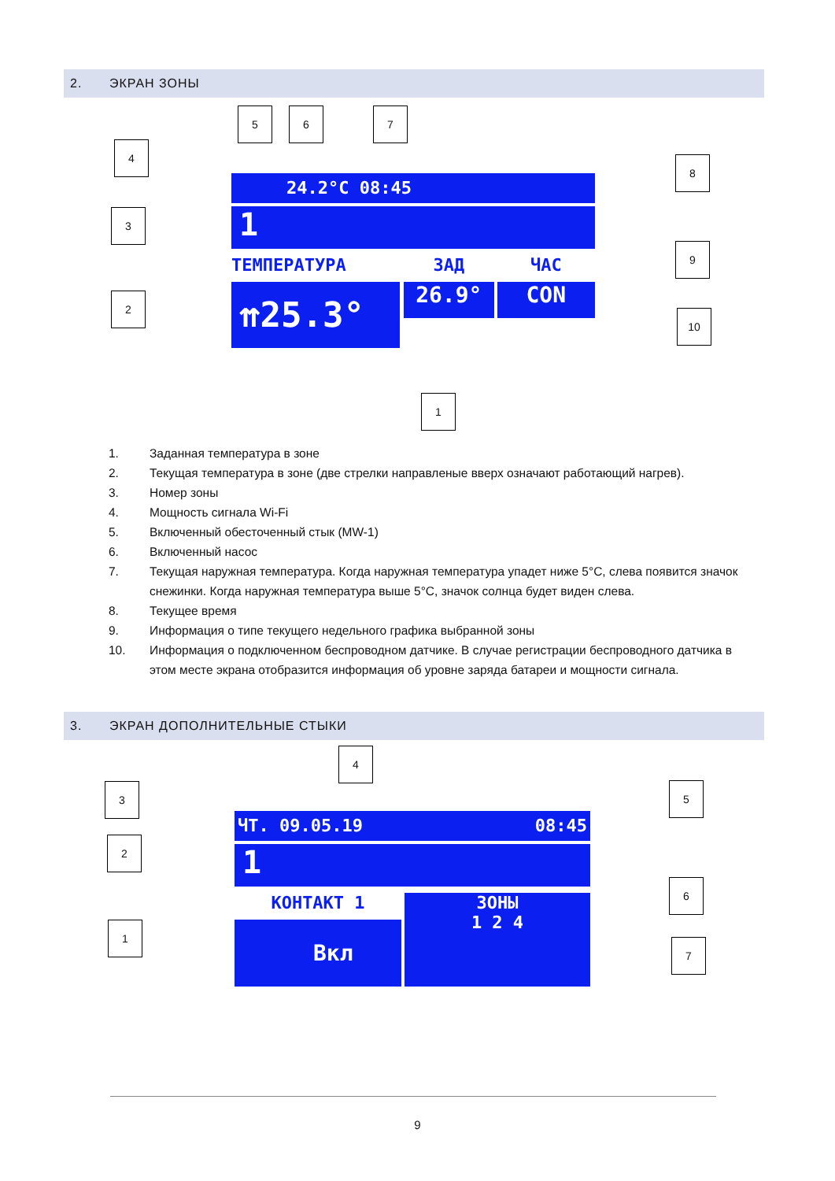2. ЭКРАН ЗОНЫ
24.2°C 08:45
1
ТЕМПЕРАТУРА
⇈25.3°
ЗАД
26.9°
ЧАС
CON
5 6 7
4
3
2
8
9
10
1
1. Заданная температура в зоне
2. Текущая температура в зоне (две стрелки направленые вверх означают работающий нагрев).
3. Номер зоны
4. Мощность сигнала Wi-Fi
5. Включенный обесточенный стык (MW-1)
6. Включенный насос
7. Текущая наружная температура. Когда наружная температура упадет ниже 5°C, слева появится значок снежинки. Когда наружная температура выше 5°C, значок солнца будет виден слева.
8. Текущее время
9. Информация о типе текущего недельного графика выбранной зоны
10. Информация о подключенном беспроводном датчике. В случае регистрации беспроводного датчика в этом месте экрана отобразится информация об уровне заряда батареи и мощности сигнала.
3. ЭКРАН ДОПОЛНИТЕЛЬНЫЕ СТЫКИ
ЧТ. 09.05.19 08:45
1
КОНТАКТ 1
Вкл
ЗОНЫ
1 2 4
4
3
2
1
5
6
7
9